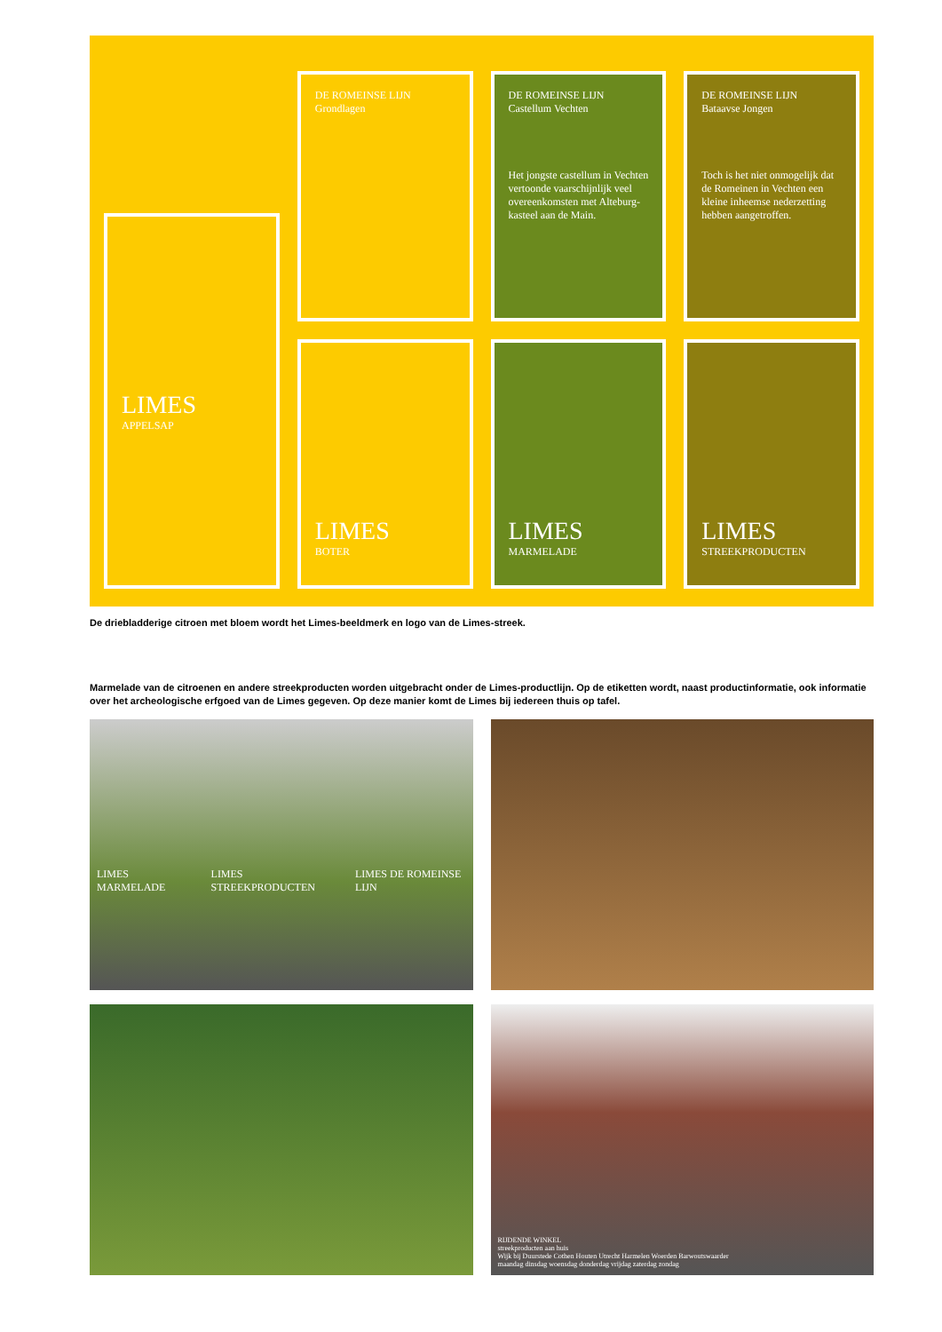LIMES
APPELSAP
DE ROMEINSE LIJN
Grondlagen
LIMES
BOTER
DE ROMEINSE LIJN
Castellum Vechten
Het jongste castellum in Vechten vertoonde vaarschijnlijk veel overeenkomsten met Alteburg-kasteel aan de Main.
LIMES
MARMELADE
DE ROMEINSE LIJN
Bataavse Jongen
Toch is het niet onmogelijk dat de Romeinen in Vechten een kleine inheemse nederzetting hebben aangetroffen.
LIMES
STREEKPRODUCTEN
De driebladderige citroen met bloem wordt het Limes-beeldmerk en logo van de Limes-streek.
Marmelade van de citroenen en andere streekproducten worden uitgebracht onder de Limes-productlijn. Op de etiketten wordt, naast productinformatie, ook informatie over het archeologische erfgoed van de Limes gegeven. Op deze manier komt de Limes bij iedereen thuis op tafel.
LIMES MARMELADE LIMES STREEKPRODUCTEN LIMES DE ROMEINSE LIJN
RIJDENDE WINKEL
streekproducten aan huis
Wijk bij Duurstede Cothen Houten Utrecht Harmelen Woerden Barwoutswaarder
maandag dinsdag woensdag donderdag vrijdag zaterdag zondag